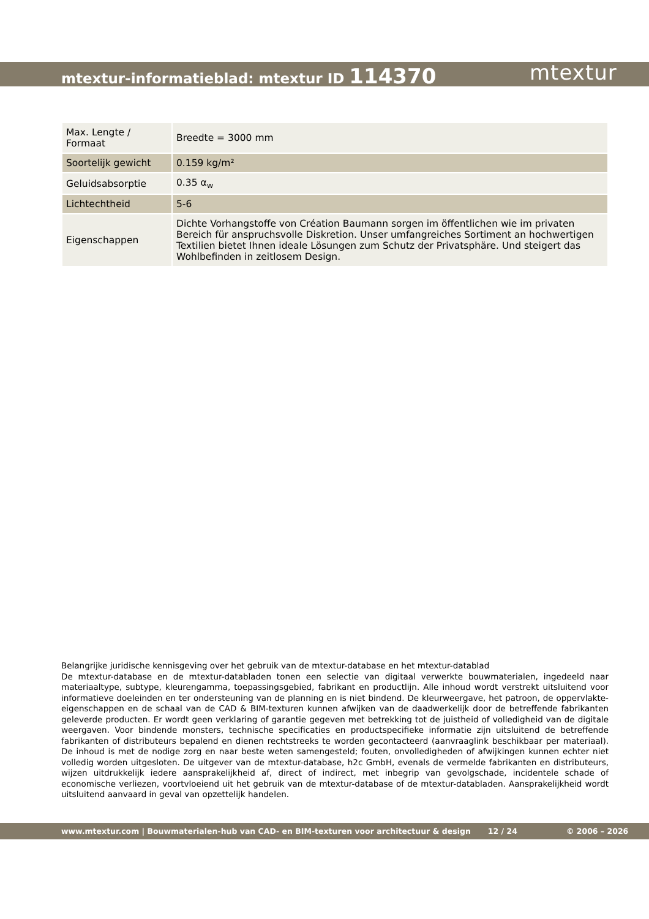mtextur-informatieblad: mtextur ID 114370 mtextur
| Max. Lengte / Formaat | Breedte = 3000 mm |
| Soortelijk gewicht | 0.159 kg/m² |
| Geluidsabsorptie | 0.35 α<sub>w</sub> |
| Lichtechtheid | 5-6 |
| Eigenschappen | Dichte Vorhangstoffe von Création Baumann sorgen im öffentlichen wie im privaten Bereich für anspruchsvolle Diskretion. Unser umfangreiches Sortiment an hochwertigen Textilien bietet Ihnen ideale Lösungen zum Schutz der Privatsphäre. Und steigert das Wohlbefinden in zeitlosem Design. |
Belangrijke juridische kennisgeving over het gebruik van de mtextur-database en het mtextur-datablad
De mtextur-database en de mtextur-databladen tonen een selectie van digitaal verwerkte bouwmaterialen, ingedeeld naar materiaaltype, subtype, kleurengamma, toepassingsgebied, fabrikant en productlijn. Alle inhoud wordt verstrekt uitsluitend voor informatieve doeleinden en ter ondersteuning van de planning en is niet bindend. De kleurweergave, het patroon, de oppervlakte-eigenschappen en de schaal van de CAD & BIM-texturen kunnen afwijken van de daadwerkelijk door de betreffende fabrikanten geleverde producten. Er wordt geen verklaring of garantie gegeven met betrekking tot de juistheid of volledigheid van de digitale weergaven. Voor bindende monsters, technische specificaties en productspecifieke informatie zijn uitsluitend de betreffende fabrikanten of distributeurs bepalend en dienen rechtstreeks te worden gecontacteerd (aanvraaglink beschikbaar per materiaal). De inhoud is met de nodige zorg en naar beste weten samengesteld; fouten, onvolledigheden of afwijkingen kunnen echter niet volledig worden uitgesloten. De uitgever van de mtextur-database, h2c GmbH, evenals de vermelde fabrikanten en distributeurs, wijzen uitdrukkelijk iedere aansprakelijkheid af, direct of indirect, met inbegrip van gevolgschade, incidentele schade of economische verliezen, voortvloeiend uit het gebruik van de mtextur-database of de mtextur-databladen. Aansprakelijkheid wordt uitsluitend aanvaard in geval van opzettelijk handelen.
www.mtextur.com | Bouwmaterialen-hub van CAD- en BIM-texturen voor architectuur & design 12 / 24 © 2006 – 2026